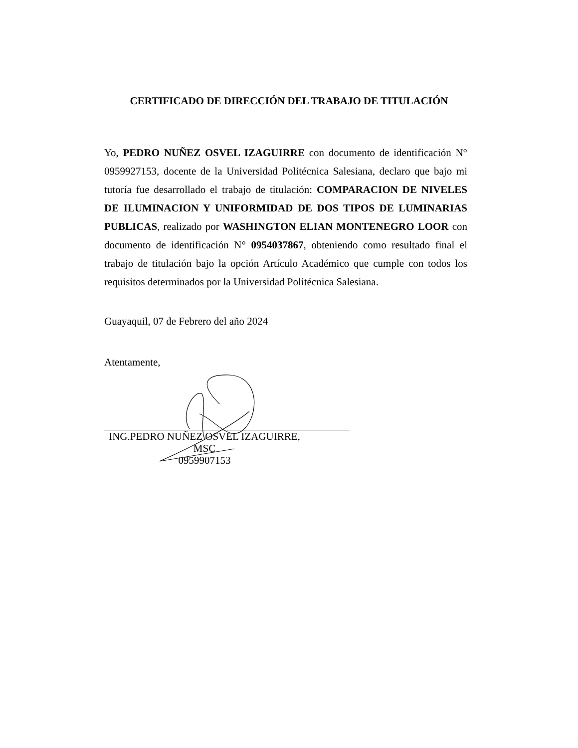CERTIFICADO DE DIRECCIÓN DEL TRABAJO DE TITULACIÓN
Yo, PEDRO NUÑEZ OSVEL IZAGUIRRE con documento de identificación N° 0959927153, docente de la Universidad Politécnica Salesiana, declaro que bajo mi tutoría fue desarrollado el trabajo de titulación: COMPARACION DE NIVELES DE ILUMINACION Y UNIFORMIDAD DE DOS TIPOS DE LUMINARIAS PUBLICAS, realizado por WASHINGTON ELIAN MONTENEGRO LOOR con documento de identificación N° 0954037867, obteniendo como resultado final el trabajo de titulación bajo la opción Artículo Académico que cumple con todos los requisitos determinados por la Universidad Politécnica Salesiana.
Guayaquil, 07 de Febrero del año 2024
Atentamente,
ING.PEDRO NUÑEZ OSVEL IZAGUIRRE, MSC
0959907153